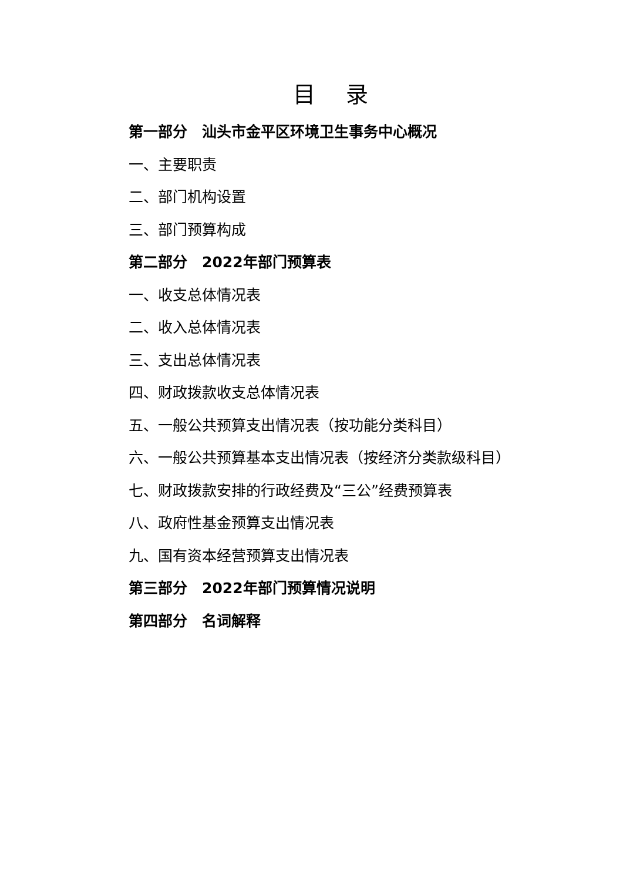目 录
第一部分　汕头市金平区环境卫生事务中心概况
一、主要职责
二、部门机构设置
三、部门预算构成
第二部分　2022年部门预算表
一、收支总体情况表
二、收入总体情况表
三、支出总体情况表
四、财政拨款收支总体情况表
五、一般公共预算支出情况表（按功能分类科目）
六、一般公共预算基本支出情况表（按经济分类款级科目）
七、财政拨款安排的行政经费及“三公”经费预算表
八、政府性基金预算支出情况表
九、国有资本经营预算支出情况表
第三部分　2022年部门预算情况说明
第四部分　名词解释